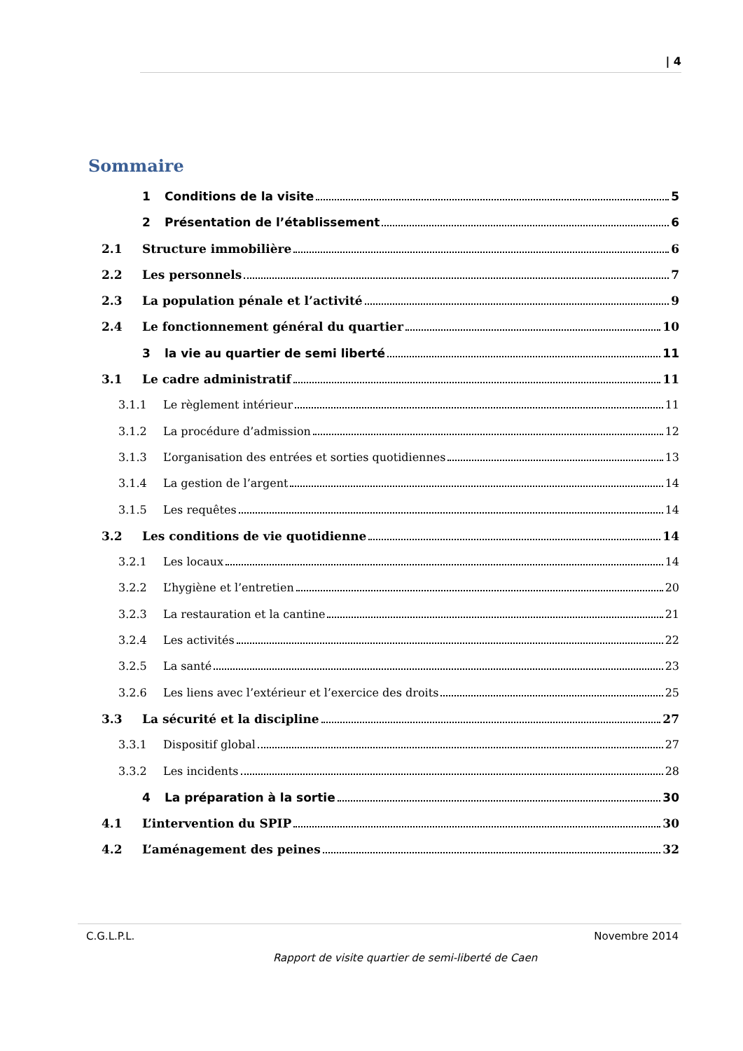| 4
Sommaire
1 Conditions de la visite 5
2 Présentation de l’établissement 6
2.1 Structure immobilière 6
2.2 Les personnels 7
2.3 La population pénale et l’activité 9
2.4 Le fonctionnement général du quartier 10
3 la vie au quartier de semi liberté 11
3.1 Le cadre administratif 11
3.1.1 Le règlement intérieur 11
3.1.2 La procédure d’admission 12
3.1.3 L’organisation des entrées et sorties quotidiennes 13
3.1.4 La gestion de l’argent 14
3.1.5 Les requêtes 14
3.2 Les conditions de vie quotidienne 14
3.2.1 Les locaux 14
3.2.2 L’hygiène et l’entretien 20
3.2.3 La restauration et la cantine 21
3.2.4 Les activités 22
3.2.5 La santé 23
3.2.6 Les liens avec l’extérieur et l’exercice des droits 25
3.3 La sécurité et la discipline 27
3.3.1 Dispositif global 27
3.3.2 Les incidents 28
4 La préparation à la sortie 30
4.1 L’intervention du SPIP 30
4.2 L’aménagement des peines 32
C.G.L.P.L. Novembre 2014
Rapport de visite quartier de semi-liberté de Caen